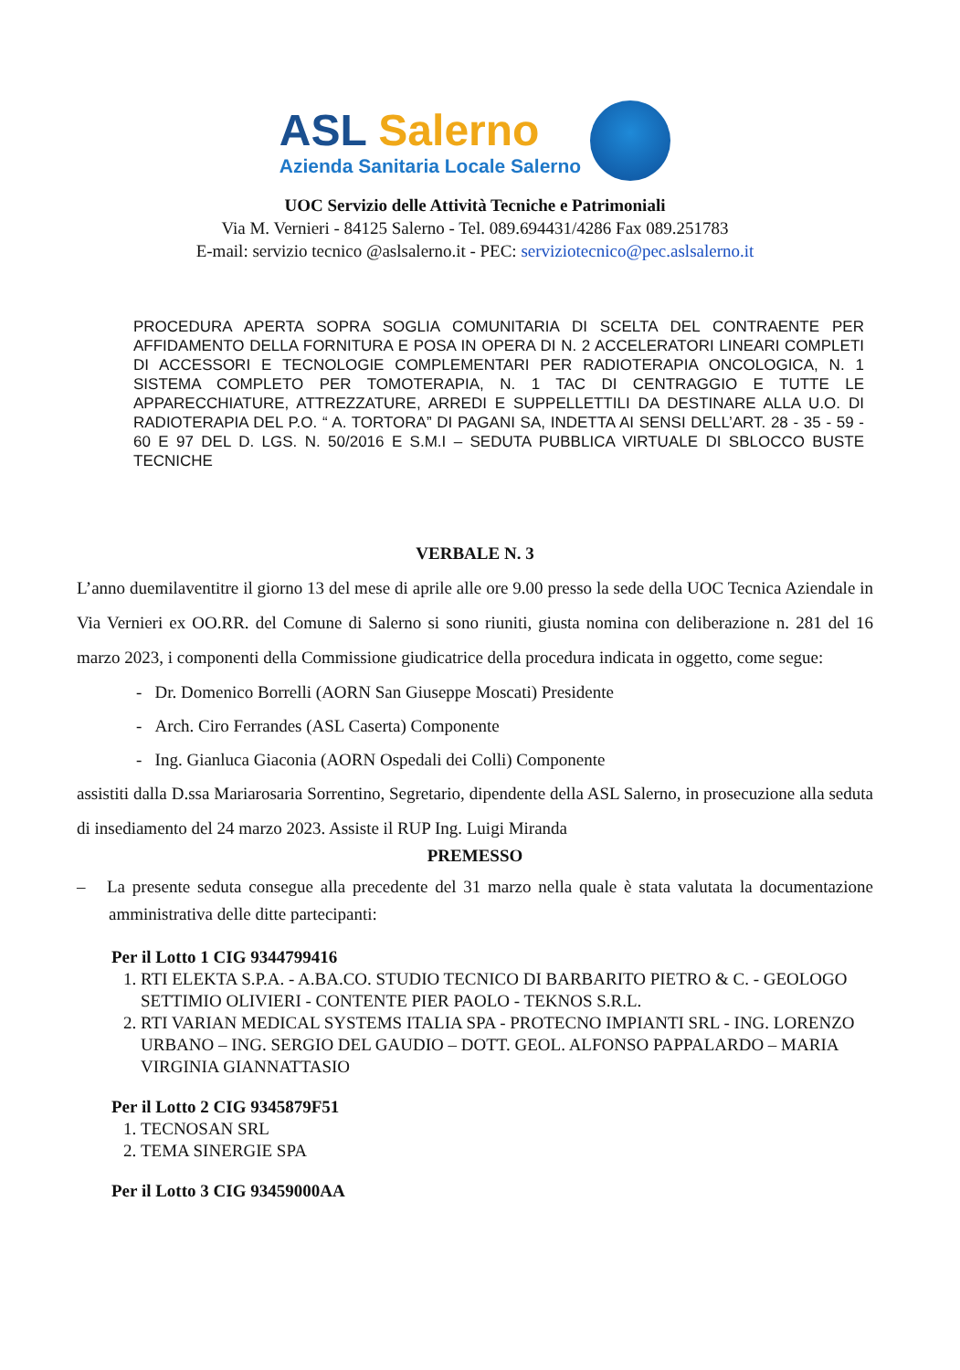ASL Salerno
Azienda Sanitaria Locale Salerno
UOC Servizio delle Attività Tecniche e Patrimoniali
Via M. Vernieri - 84125 Salerno - Tel. 089.694431/4286 Fax 089.251783
E-mail: servizio tecnico @aslsalerno.it - PEC: serviziotecnico@pec.aslsalerno.it
PROCEDURA APERTA SOPRA SOGLIA COMUNITARIA DI SCELTA DEL CONTRAENTE PER AFFIDAMENTO DELLA FORNITURA E POSA IN OPERA DI N. 2 ACCELERATORI LINEARI COMPLETI DI ACCESSORI E TECNOLOGIE COMPLEMENTARI PER RADIOTERAPIA ONCOLOGICA, N. 1 SISTEMA COMPLETO PER TOMOTERAPIA, N. 1 TAC DI CENTRAGGIO E TUTTE LE APPARECCHIATURE, ATTREZZATURE, ARREDI E SUPPELLETTILI DA DESTINARE ALLA U.O. DI RADIOTERAPIA DEL P.O. “ A. TORTORA” DI PAGANI SA, INDETTA AI SENSI DELL’ART. 28 - 35 - 59 - 60 E 97 DEL D. LGS. N. 50/2016 E S.M.I – SEDUTA PUBBLICA VIRTUALE DI SBLOCCO BUSTE TECNICHE
VERBALE N. 3
L’anno duemilaventitre il giorno 13 del mese di aprile alle ore 9.00 presso la sede della UOC Tecnica Aziendale in Via Vernieri ex OO.RR. del Comune di Salerno si sono riuniti, giusta nomina con deliberazione n. 281 del 16 marzo 2023, i componenti della Commissione giudicatrice della procedura indicata in oggetto, come segue:
- Dr. Domenico Borrelli (AORN San Giuseppe Moscati) Presidente
- Arch. Ciro Ferrandes (ASL Caserta) Componente
- Ing. Gianluca Giaconia (AORN Ospedali dei Colli) Componente
assistiti dalla D.ssa Mariarosaria Sorrentino, Segretario, dipendente della ASL Salerno, in prosecuzione alla seduta di insediamento del 24 marzo 2023. Assiste il RUP Ing. Luigi Miranda
PREMESSO
– La presente seduta consegue alla precedente del 31 marzo nella quale è stata valutata la documentazione amministrativa delle ditte partecipanti:
Per il Lotto 1 CIG 9344799416
1. RTI ELEKTA S.P.A. - A.BA.CO. STUDIO TECNICO DI BARBARITO PIETRO & C. - GEOLOGO SETTIMIO OLIVIERI - CONTENTE PIER PAOLO - TEKNOS S.R.L.
2. RTI VARIAN MEDICAL SYSTEMS ITALIA SPA - PROTECNO IMPIANTI SRL - ING. LORENZO URBANO – ING. SERGIO DEL GAUDIO – DOTT. GEOL. ALFONSO PAPPALARDO – MARIA VIRGINIA GIANNATTASIO
Per il Lotto 2 CIG 9345879F51
1. TECNOSAN SRL
2. TEMA SINERGIE SPA
Per il Lotto 3 CIG 93459000AA